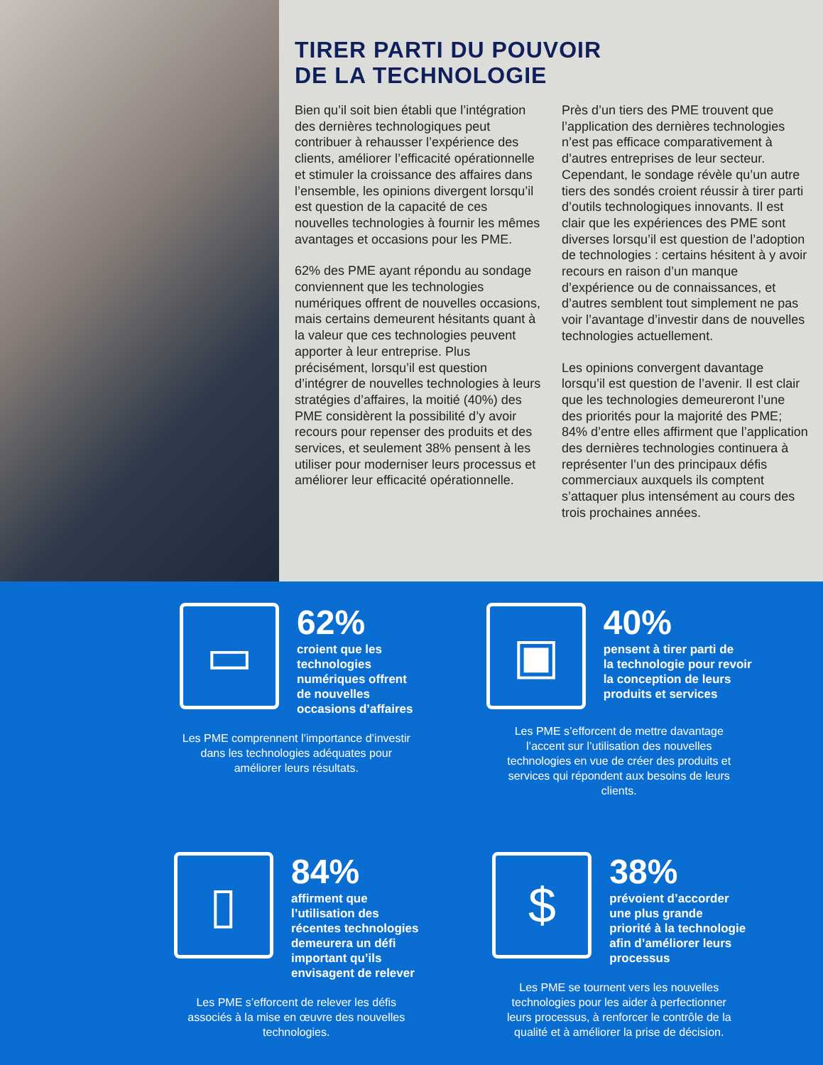TIRER PARTI DU POUVOIR
DE LA TECHNOLOGIE
Bien qu’il soit bien établi que l’intégration des dernières technologiques peut contribuer à rehausser l’expérience des clients, améliorer l’efficacité opérationnelle et stimuler la croissance des affaires dans l’ensemble, les opinions divergent lorsqu’il est question de la capacité de ces nouvelles technologies à fournir les mêmes avantages et occasions pour les PME.
62% des PME ayant répondu au sondage conviennent que les technologies numériques offrent de nouvelles occasions, mais certains demeurent hésitants quant à la valeur que ces technologies peuvent apporter à leur entreprise. Plus précisément, lorsqu’il est question d’intégrer de nouvelles technologies à leurs stratégies d’affaires, la moitié (40%) des PME considèrent la possibilité d’y avoir recours pour repenser des produits et des services, et seulement 38% pensent à les utiliser pour moderniser leurs processus et améliorer leur efficacité opérationnelle.
Près d’un tiers des PME trouvent que l’application des dernières technologies n’est pas efficace comparativement à d’autres entreprises de leur secteur. Cependant, le sondage révèle qu’un autre tiers des sondés croient réussir à tirer parti d’outils technologiques innovants. Il est clair que les expériences des PME sont diverses lorsqu’il est question de l’adoption de technologies : certains hésitent à y avoir recours en raison d’un manque d’expérience ou de connaissances, et d’autres semblent tout simplement ne pas voir l’avantage d’investir dans de nouvelles technologies actuellement.
Les opinions convergent davantage lorsqu’il est question de l’avenir. Il est clair que les technologies demeureront l’une des priorités pour la majorité des PME; 84% d’entre elles affirment que l’application des dernières technologies continuera à représenter l’un des principaux défis commerciaux auxquels ils comptent s’attaquer plus intensément au cours des trois prochaines années.
▭
62%
croient que les
technologies
numériques offrent
de nouvelles
occasions d’affaires
Les PME comprennent l’importance d’investir dans les technologies adéquates pour améliorer leurs résultats.
▣
40%
pensent à tirer parti de
la technologie pour revoir
la conception de leurs
produits et services
Les PME s’efforcent de mettre davantage l’accent sur l’utilisation des nouvelles technologies en vue de créer des produits et services qui répondent aux besoins de leurs clients.
▯
84%
affirment que
l’utilisation des
récentes technologies
demeurera un défi
important qu’ils
envisagent de relever
Les PME s’efforcent de relever les défis associés à la mise en œuvre des nouvelles technologies.
$
38%
prévoient d’accorder
une plus grande
priorité à la technologie
afin d’améliorer leurs
processus
Les PME se tournent vers les nouvelles technologies pour les aider à perfectionner leurs processus, à renforcer le contrôle de la qualité et à améliorer la prise de décision.